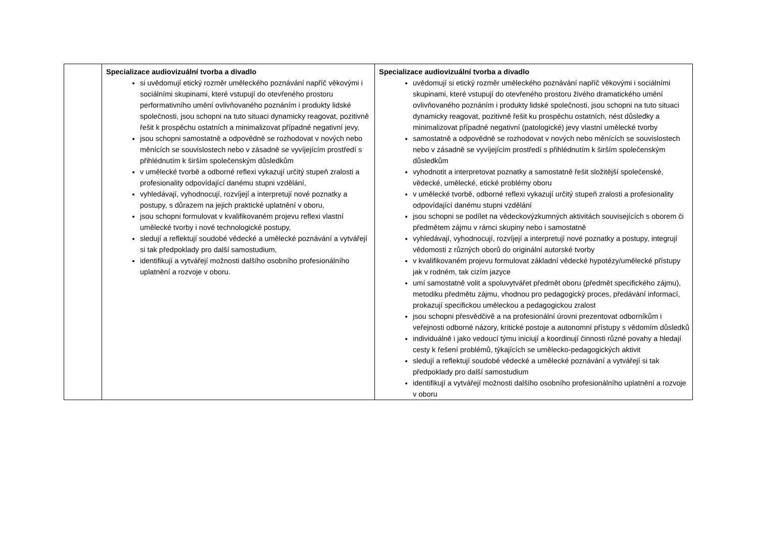| | Specializace audiovizuální tvorba a divadlo si uvědomují etický rozměr uměleckého poznávání napříč věkovými i sociálními skupinami, které vstupují do otevřeného prostoru performativního umění ovlivňovaného poznáním i produkty lidské společnosti, jsou schopni na tuto situaci dynamicky reagovat, pozitivně řešit k prospěchu ostatních a minimalizovat případné negativní jevy, jsou schopni samostatně a odpovědně se rozhodovat v nových nebo měnících se souvislostech nebo v zásadně se vyvíjejícím prostředí s přihlédnutím k širším společenským důsledkům v umělecké tvorbě a odborné reflexi vykazují určitý stupeň zralosti a profesionality odpovídající danému stupni vzdělání, vyhledávají, vyhodnocují, rozvíjejí a interpretují nové poznatky a postupy, s důrazem na jejich praktické uplatnění v oboru, jsou schopni formulovat v kvalifikovaném projevu reflexi vlastní umělecké tvorby i nové technologické postupy, sledují a reflektují soudobé vědecké a umělecké poznávání a vytvářejí si tak předpoklady pro další samostudium, identifikují a vytvářejí možnosti dalšího osobního profesionálního uplatnění a rozvoje v oboru. | Specializace audiovizuální tvorba a divadlo uvědomují si etický rozměr uměleckého poznávání napříč věkovými i sociálními skupinami, které vstupují do otevřeného prostoru živého dramatického umění ovlivňovaného poznáním i produkty lidské společnosti, jsou schopni na tuto situaci dynamicky reagovat, pozitivně řešit ku prospěchu ostatních, nést důsledky a minimalizovat případné negativní (patologické) jevy vlastní umělecké tvorby samostatně a odpovědně se rozhodovat v nových nebo měnících se souvislostech nebo v zásadně se vyvíjejícím prostředí s přihlédnutím k širším společenským důsledkům vyhodnotit a interpretovat poznatky a samostatně řešit složitější společenské, vědecké, umělecké, etické problémy oboru v umělecké tvorbě, odborné reflexi vykazují určitý stupeň zralosti a profesionality odpovídající danému stupni vzdělání jsou schopni se podílet na vědeckovýzkumných aktivitách souvisejících s oborem či předmětem zájmu v rámci skupiny nebo i samostatně vyhledávají, vyhodnocují, rozvíjejí a interpretují nové poznatky a postupy, integrují vědomosti z různých oborů do originální autorské tvorby v kvalifikovaném projevu formulovat základní vědecké hypotézy/umělecké přístupy jak v rodném, tak cizím jazyce umí samostatně volit a spoluvytvářet předmět oboru (předmět specifického zájmu), metodiku předmětu zájmu, vhodnou pro pedagogický proces, předávání informací, prokazují specifickou uměleckou a pedagogickou zralost jsou schopni přesvědčivě a na profesionální úrovni prezentovat odborníkům i veřejnosti odborné názory, kritické postoje a autonomní přístupy s vědomím důsledků individuálně i jako vedoucí týmu iniciují a koordinují činnosti různé povahy a hledají cesty k řešení problémů, týkajících se umělecko-pedagogických aktivit sledují a reflektují soudobé vědecké a umělecké poznávání a vytvářejí si tak předpoklady pro další samostudium identifikují a vytvářejí možnosti dalšího osobního profesionálního uplatnění a rozvoje v oboru |